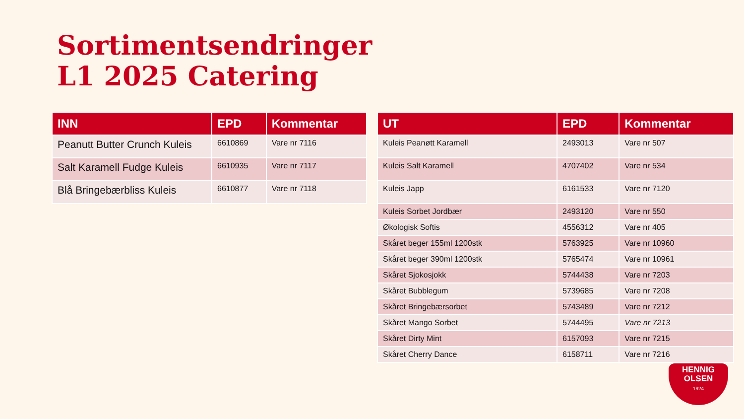Sortimentsendringer
L1 2025 Catering
| INN | EPD | Kommentar |
| --- | --- | --- |
| Peanutt Butter Crunch Kuleis | 6610869 | Vare nr 7116 |
| Salt Karamell Fudge Kuleis | 6610935 | Vare nr 7117 |
| Blå Bringebærbliss Kuleis | 6610877 | Vare nr 7118 |
| UT | EPD | Kommentar |
| --- | --- | --- |
| Kuleis Peanøtt Karamell | 2493013 | Vare nr 507 |
| Kuleis Salt Karamell | 4707402 | Vare nr 534 |
| Kuleis Japp | 6161533 | Vare nr 7120 |
| Kuleis Sorbet Jordbær | 2493120 | Vare nr 550 |
| Økologisk Softis | 4556312 | Vare nr 405 |
| Skåret beger 155ml 1200stk | 5763925 | Vare nr 10960 |
| Skåret beger 390ml 1200stk | 5765474 | Vare nr 10961 |
| Skåret Sjokosjokk | 5744438 | Vare nr 7203 |
| Skåret Bubblegum | 5739685 | Vare nr 7208 |
| Skåret Bringebærsorbet | 5743489 | Vare nr 7212 |
| Skåret Mango Sorbet | 5744495 | Vare nr 7213 |
| Skåret Dirty Mint | 6157093 | Vare nr 7215 |
| Skåret Cherry Dance | 6158711 | Vare nr 7216 |
HENNIG
OLSEN
1924